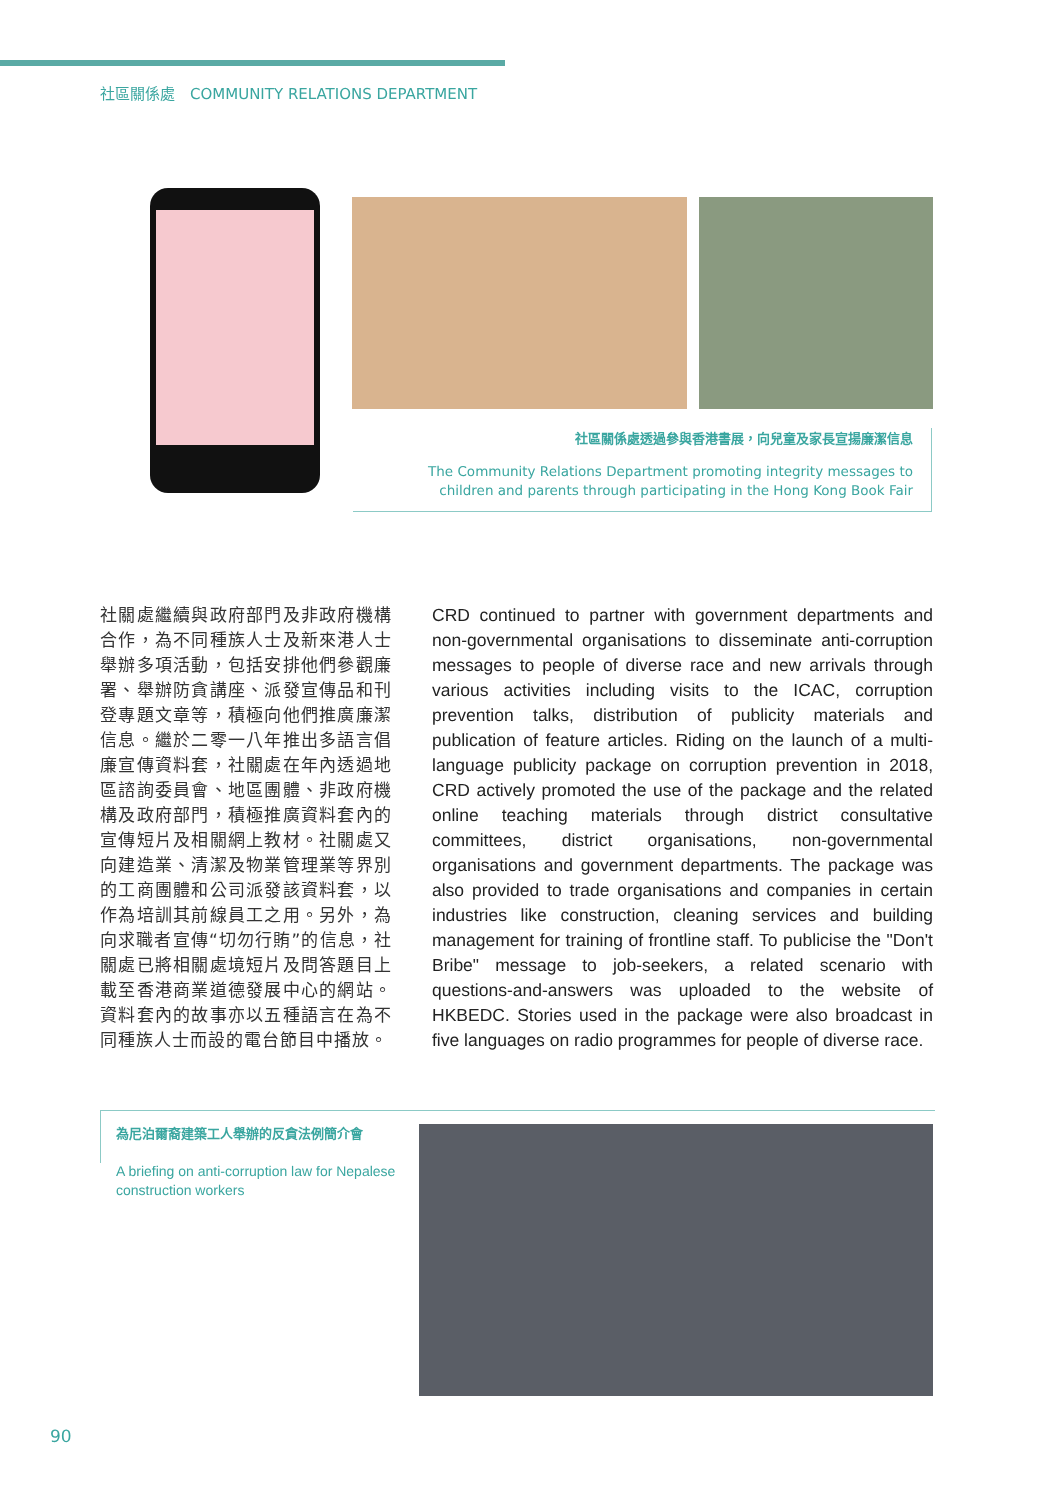社區關係處　COMMUNITY RELATIONS DEPARTMENT
社區關係處透過參與香港書展，向兒童及家長宣揚廉潔信息
The Community Relations Department promoting integrity messages to
children and parents through participating in the Hong Kong Book Fair
社關處繼續與政府部門及非政府機構合作，為不同種族人士及新來港人士舉辦多項活動，包括安排他們參觀廉署、舉辦防貪講座、派發宣傳品和刊登專題文章等，積極向他們推廣廉潔信息。繼於二零一八年推出多語言倡廉宣傳資料套，社關處在年內透過地區諮詢委員會、地區團體、非政府機構及政府部門，積極推廣資料套內的宣傳短片及相關網上教材。社關處又向建造業、清潔及物業管理業等界別的工商團體和公司派發該資料套，以作為培訓其前線員工之用。另外，為向求職者宣傳“切勿行賄”的信息，社關處已將相關處境短片及問答題目上載至香港商業道德發展中心的網站。資料套內的故事亦以五種語言在為不同種族人士而設的電台節目中播放。
CRD continued to partner with government departments and non-governmental organisations to disseminate anti-corruption messages to people of diverse race and new arrivals through various activities including visits to the ICAC, corruption prevention talks, distribution of publicity materials and publication of feature articles. Riding on the launch of a multi-language publicity package on corruption prevention in 2018, CRD actively promoted the use of the package and the related online teaching materials through district consultative committees, district organisations, non-governmental organisations and government departments. The package was also provided to trade organisations and companies in certain industries like construction, cleaning services and building management for training of frontline staff. To publicise the "Don't Bribe" message to job-seekers, a related scenario with questions-and-answers was uploaded to the website of HKBEDC. Stories used in the package were also broadcast in five languages on radio programmes for people of diverse race.
為尼泊爾裔建築工人舉辦的反貪法例簡介會
A briefing on anti-corruption law for Nepalese construction workers
90